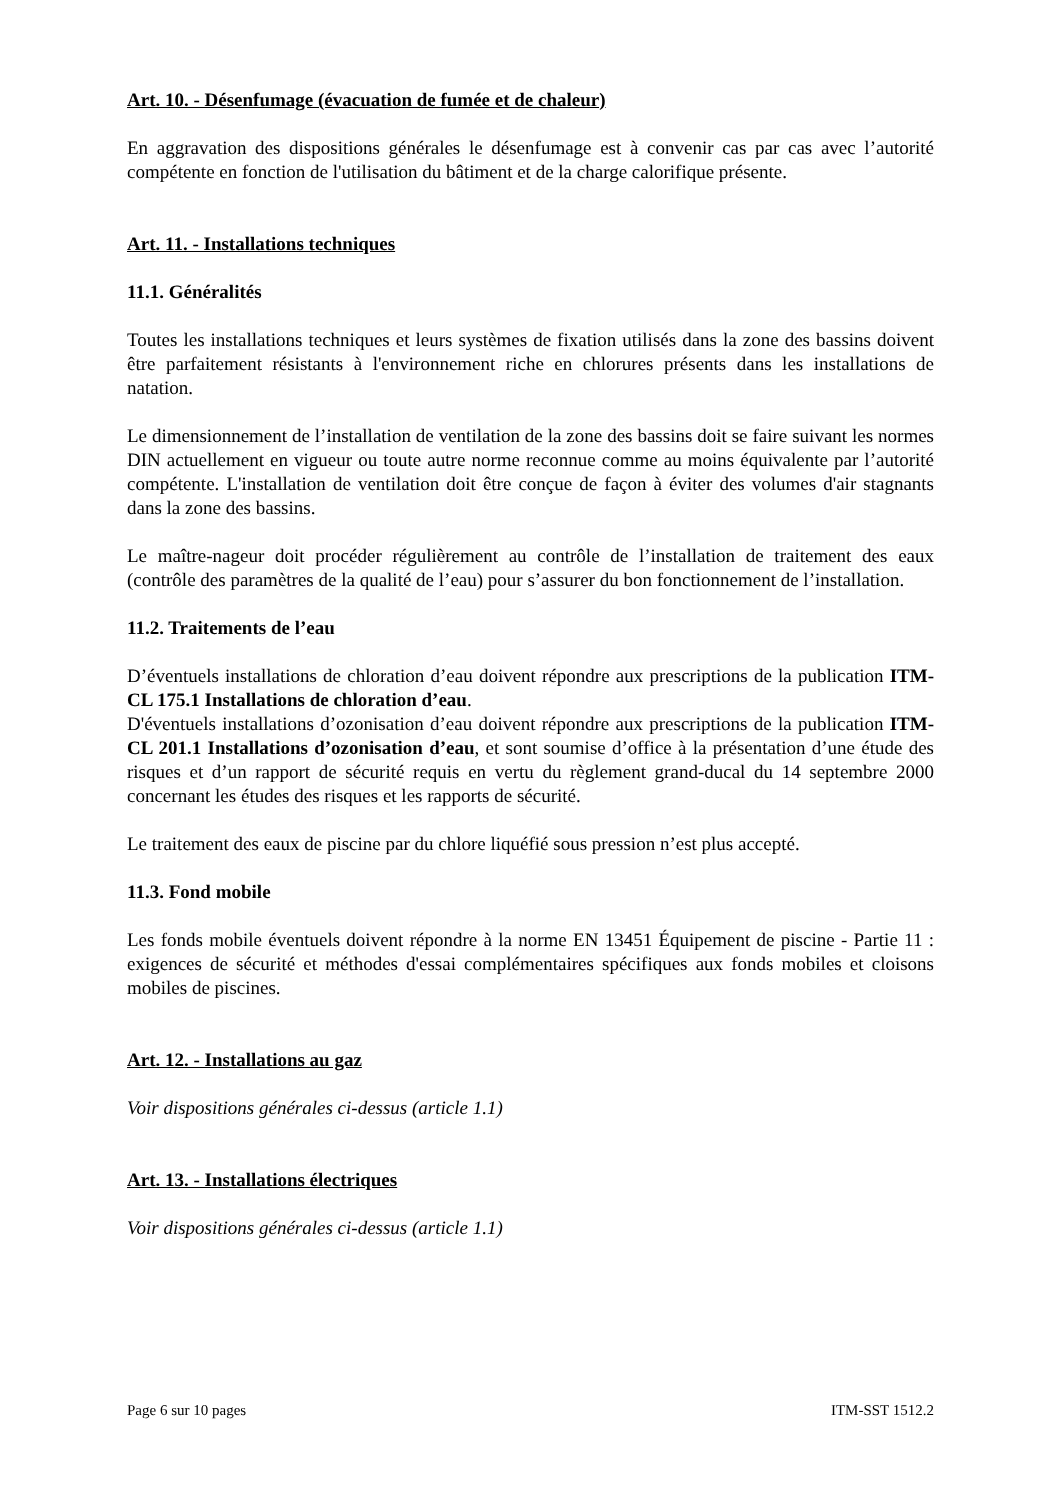Art. 10. - Désenfumage (évacuation de fumée et de chaleur)
En aggravation des dispositions générales le désenfumage est à convenir cas par cas avec l’autorité compétente en fonction de l'utilisation du bâtiment et de la charge calorifique présente.
Art. 11. - Installations techniques
11.1. Généralités
Toutes les installations techniques et leurs systèmes de fixation utilisés dans la zone des bassins doivent être parfaitement résistants à l'environnement riche en chlorures présents dans les installations de natation.
Le dimensionnement de l’installation de ventilation de la zone des bassins doit se faire suivant les normes DIN actuellement en vigueur ou toute autre norme reconnue comme au moins équivalente par l’autorité compétente. L'installation de ventilation doit être conçue de façon à éviter des volumes d'air stagnants dans la zone des bassins.
Le maître-nageur doit procéder régulièrement au contrôle de l’installation de traitement des eaux (contrôle des paramètres de la qualité de l’eau) pour s’assurer du bon fonctionnement de l’installation.
11.2. Traitements de l’eau
D’éventuels installations de chloration d’eau doivent répondre aux prescriptions de la publication ITM-CL 175.1 Installations de chloration d’eau.
D'éventuels installations d’ozonisation d’eau doivent répondre aux prescriptions de la publication ITM-CL 201.1 Installations d’ozonisation d’eau, et sont soumise d’office à la présentation d’une étude des risques et d’un rapport de sécurité requis en vertu du règlement grand-ducal du 14 septembre 2000 concernant les études des risques et les rapports de sécurité.
Le traitement des eaux de piscine par du chlore liquéfié sous pression n’est plus accepté.
11.3. Fond mobile
Les fonds mobile éventuels doivent répondre à la norme EN 13451 Équipement de piscine - Partie 11 : exigences de sécurité et méthodes d'essai complémentaires spécifiques aux fonds mobiles et cloisons mobiles de piscines.
Art. 12. - Installations au gaz
Voir dispositions générales ci-dessus (article 1.1)
Art. 13. - Installations électriques
Voir dispositions générales ci-dessus (article 1.1)
Page 6 sur 10 pages ITM-SST 1512.2